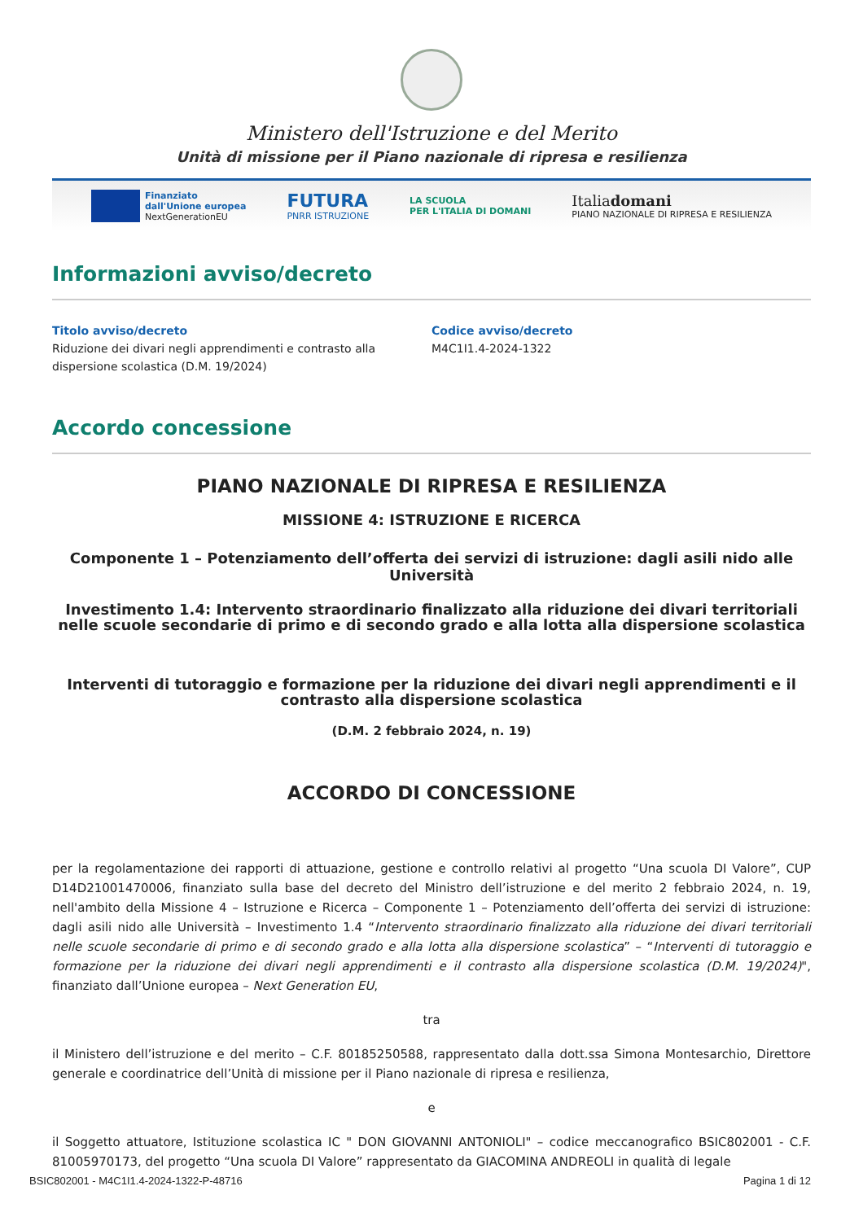Ministero dell'Istruzione e del Merito
Unità di missione per il Piano nazionale di ripresa e resilienza
Finanziato
dall'Unione europea
NextGenerationEU
FUTURA
PNRR ISTRUZIONE
LA SCUOLA
PER L'ITALIA DI DOMANI
Italiadomani
PIANO NAZIONALE DI RIPRESA E RESILIENZA
Informazioni avviso/decreto
Titolo avviso/decreto
Riduzione dei divari negli apprendimenti e contrasto alla
dispersione scolastica (D.M. 19/2024)
Codice avviso/decreto
M4C1I1.4-2024-1322
Accordo concessione
PIANO NAZIONALE DI RIPRESA E RESILIENZA
MISSIONE 4: ISTRUZIONE E RICERCA
Componente 1 – Potenziamento dell’offerta dei servizi di istruzione: dagli asili nido alle Università
Investimento 1.4: Intervento straordinario finalizzato alla riduzione dei divari territoriali nelle scuole secondarie di primo e di secondo grado e alla lotta alla dispersione scolastica
Interventi di tutoraggio e formazione per la riduzione dei divari negli apprendimenti e il contrasto alla dispersione scolastica
(D.M. 2 febbraio 2024, n. 19)
ACCORDO DI CONCESSIONE
per la regolamentazione dei rapporti di attuazione, gestione e controllo relativi al progetto “Una scuola DI Valore”, CUP D14D21001470006, finanziato sulla base del decreto del Ministro dell’istruzione e del merito 2 febbraio 2024, n. 19, nell'ambito della Missione 4 – Istruzione e Ricerca – Componente 1 – Potenziamento dell’offerta dei servizi di istruzione: dagli asili nido alle Università – Investimento 1.4 “Intervento straordinario finalizzato alla riduzione dei divari territoriali nelle scuole secondarie di primo e di secondo grado e alla lotta alla dispersione scolastica” – “Interventi di tutoraggio e formazione per la riduzione dei divari negli apprendimenti e il contrasto alla dispersione scolastica (D.M. 19/2024)", finanziato dall’Unione europea – Next Generation EU,
tra
il Ministero dell’istruzione e del merito – C.F. 80185250588, rappresentato dalla dott.ssa Simona Montesarchio, Direttore generale e coordinatrice dell’Unità di missione per il Piano nazionale di ripresa e resilienza,
e
il Soggetto attuatore, Istituzione scolastica IC " DON GIOVANNI ANTONIOLI" – codice meccanografico BSIC802001 - C.F. 81005970173, del progetto “Una scuola DI Valore” rappresentato da GIACOMINA ANDREOLI in qualità di legale
BSIC802001 - M4C1I1.4-2024-1322-P-48716 Pagina 1 di 12